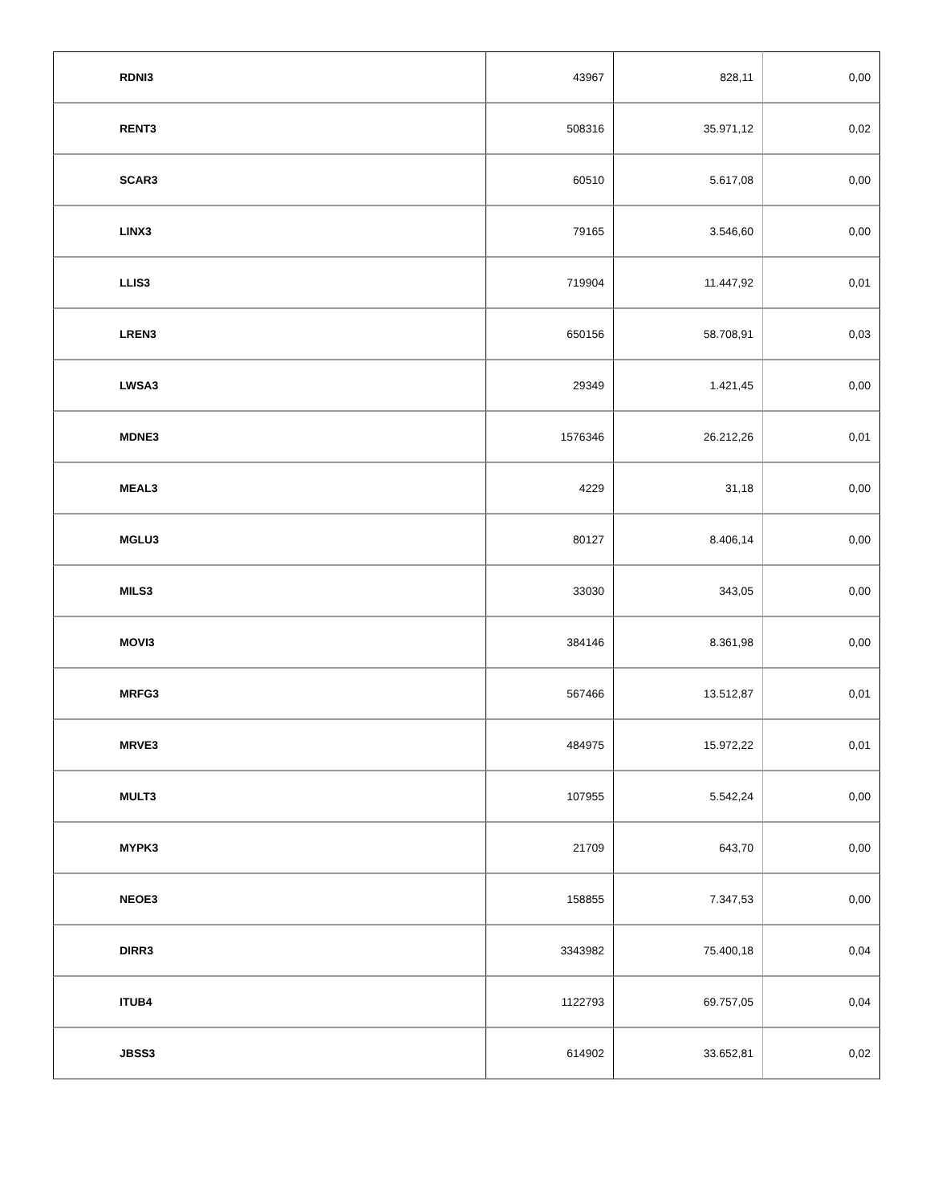| RDNI3 | 43967 | 828,11 | 0,00 |
| RENT3 | 508316 | 35.971,12 | 0,02 |
| SCAR3 | 60510 | 5.617,08 | 0,00 |
| LINX3 | 79165 | 3.546,60 | 0,00 |
| LLIS3 | 719904 | 11.447,92 | 0,01 |
| LREN3 | 650156 | 58.708,91 | 0,03 |
| LWSA3 | 29349 | 1.421,45 | 0,00 |
| MDNE3 | 1576346 | 26.212,26 | 0,01 |
| MEAL3 | 4229 | 31,18 | 0,00 |
| MGLU3 | 80127 | 8.406,14 | 0,00 |
| MILS3 | 33030 | 343,05 | 0,00 |
| MOVI3 | 384146 | 8.361,98 | 0,00 |
| MRFG3 | 567466 | 13.512,87 | 0,01 |
| MRVE3 | 484975 | 15.972,22 | 0,01 |
| MULT3 | 107955 | 5.542,24 | 0,00 |
| MYPK3 | 21709 | 643,70 | 0,00 |
| NEOE3 | 158855 | 7.347,53 | 0,00 |
| DIRR3 | 3343982 | 75.400,18 | 0,04 |
| ITUB4 | 1122793 | 69.757,05 | 0,04 |
| JBSS3 | 614902 | 33.652,81 | 0,02 |